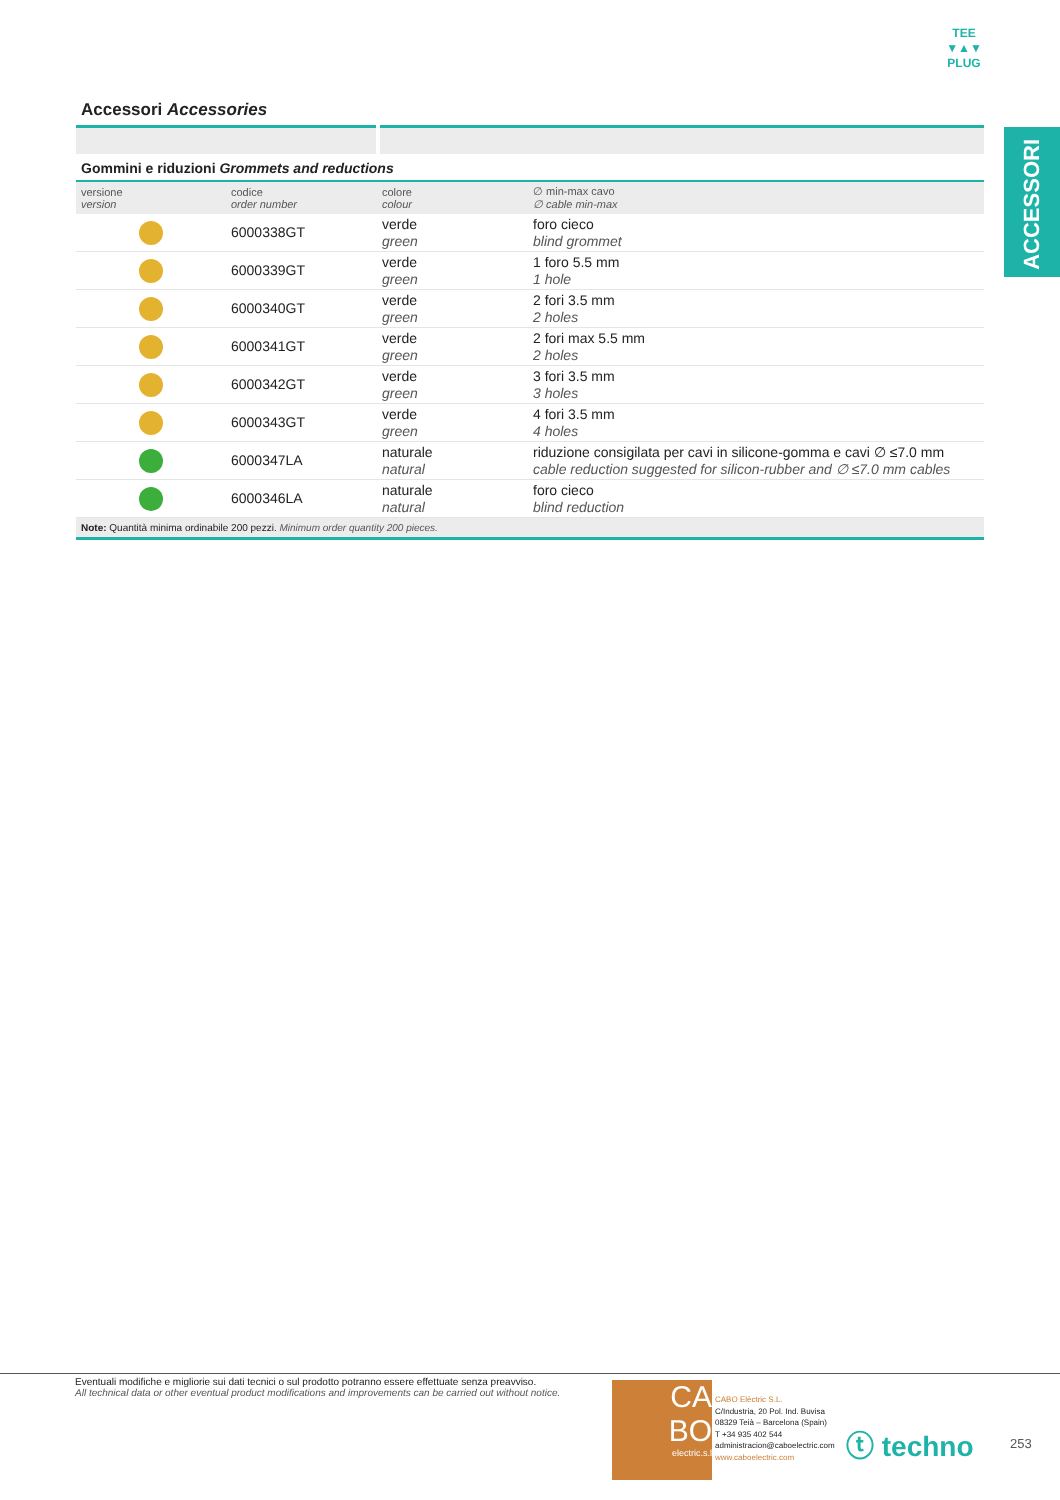TEE
▼▲▼
PLUG
ACCESSORI
Accessori Accessories
Gommini e riduzioni Grommets and reductions
| versione version | codice order number | colore colour | ∅ min-max cavo ∅ cable min-max |
| --- | --- | --- | --- |
| | 6000338GT | verde green | foro cieco blind grommet |
| | 6000339GT | verde green | 1 foro 5.5 mm 1 hole |
| | 6000340GT | verde green | 2 fori 3.5 mm 2 holes |
| | 6000341GT | verde green | 2 fori max 5.5 mm 2 holes |
| | 6000342GT | verde green | 3 fori 3.5 mm 3 holes |
| | 6000343GT | verde green | 4 fori 3.5 mm 4 holes |
| | 6000347LA | naturale natural | riduzione consigilata per cavi in silicone-gomma e cavi ∅ ≤7.0 mm cable reduction suggested for silicon-rubber and ∅ ≤7.0 mm cables |
| | 6000346LA | naturale natural | foro cieco blind reduction |
Note: Quantità minima ordinabile 200 pezzi. Minimum order quantity 200 pieces.
Eventuali modifiche e migliorie sui dati tecnici o sul prodotto potranno essere effettuate senza preavviso.
All technical data or other eventual product modifications and improvements can be carried out without notice.
CA
BO
electric.s.l
CABO Elèctric S.L.
C/Industria, 20 Pol. Ind. Buvisa
08329 Teià – Barcelona (Spain)
T +34 935 402 544
administracion@caboelectric.com
www.caboelectric.com
ⓣ techno 253